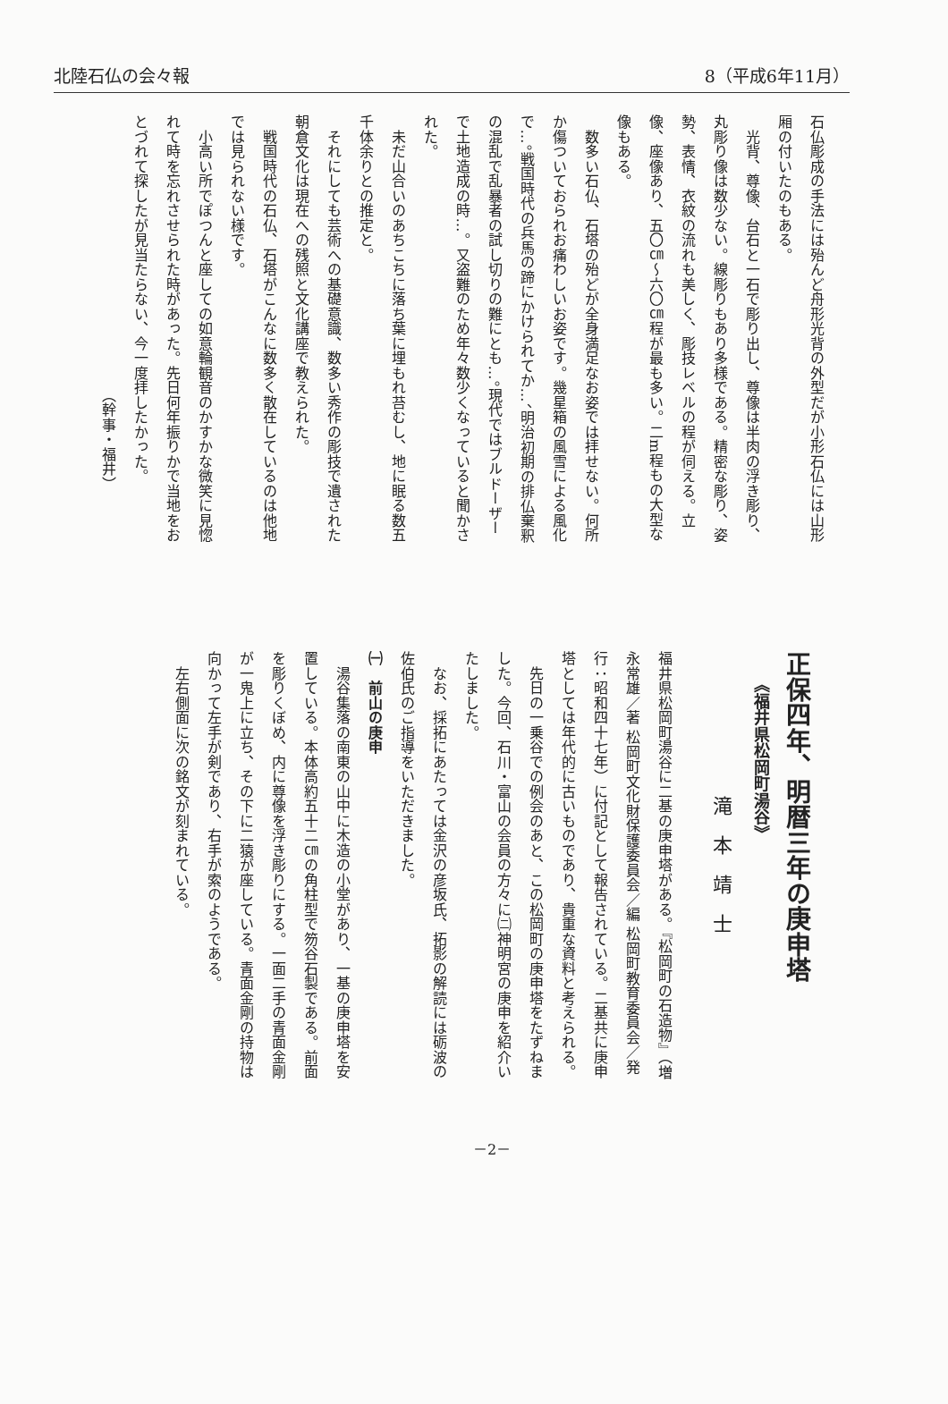北陸石仏の会々報 8（平成6年11月）
石仏彫成の手法には殆んど舟形光背の外型だが小形石仏には山形厢の付いたのもある。
　光背、尊像、台石と一石で彫り出し、尊像は半肉の浮き彫り、丸彫り像は数少ない。線彫りもあり多様である。精密な彫り、姿勢、表情、衣紋の流れも美しく、彫技レベルの程が伺える。立像、座像あり、五〇㎝～六〇㎝程が最も多い。二m程もの大型な像もある。
　数多い石仏、石塔の殆どが全身満足なお姿では拝せない。何所か傷ついておられお痛わしいお姿です。幾星箱の風雪による風化で…。戦国時代の兵馬の蹄にかけられてか…、明治初期の排仏棄釈の混乱で乱暴者の試し切りの難にとも…。現代ではブルドーザーで土地造成の時…。又盗難のため年々数少くなっていると聞かされた。
　未だ山合いのあちこちに落ち葉に埋もれ苔むし、地に眠る数五千体余りとの推定と。
　それにしても芸術への基礎意識、数多い秀作の彫技で遺された朝倉文化は現在への残照と文化講座で教えられた。
　戦国時代の石仏、石塔がこんなに数多く散在しているのは他地では見られない様です。
　小高い所でぽつんと座しての如意輪観音のかすかな微笑に見惚れて時を忘れさせられた時があった。先日何年振りかで当地をおとづれて探したが見当たらない、今一度拝したかった。
　　　　　　　　　　　　　　　　　　　（幹事・福井）
正保四年、明暦三年の庚申塔
　　《福井県松岡町湯谷》
　　　滝本靖士
福井県松岡町湯谷に二基の庚申塔がある。『松岡町の石造物』（増永常雄／著 松岡町文化財保護委員会／編 松岡町教育委員会／発行：昭和四十七年）に付記として報告されている。二基共に庚申塔としては年代的に古いものであり、貴重な資料と考えられる。
　先日の一乗谷での例会のあと、この松岡町の庚申塔をたずねました。今回、石川・富山の会員の方々に㈡神明宮の庚申を紹介いたしました。
　なお、採拓にあたっては金沢の彦坂氏、拓影の解読には砺波の佐伯氏のご指導をいただきました。
㈠　前山の庚申
　湯谷集落の南東の山中に木造の小堂があり、一基の庚申塔を安置している。本体高約五十二㎝の角柱型で笏谷石製である。前面を彫りくぼめ、内に尊像を浮き彫りにする。一面二手の青面金剛が一鬼上に立ち、その下に二猿が座している。青面金剛の持物は向かって左手が剣であり、右手が索のようである。
　左右側面に次の銘文が刻まれている。
－2－